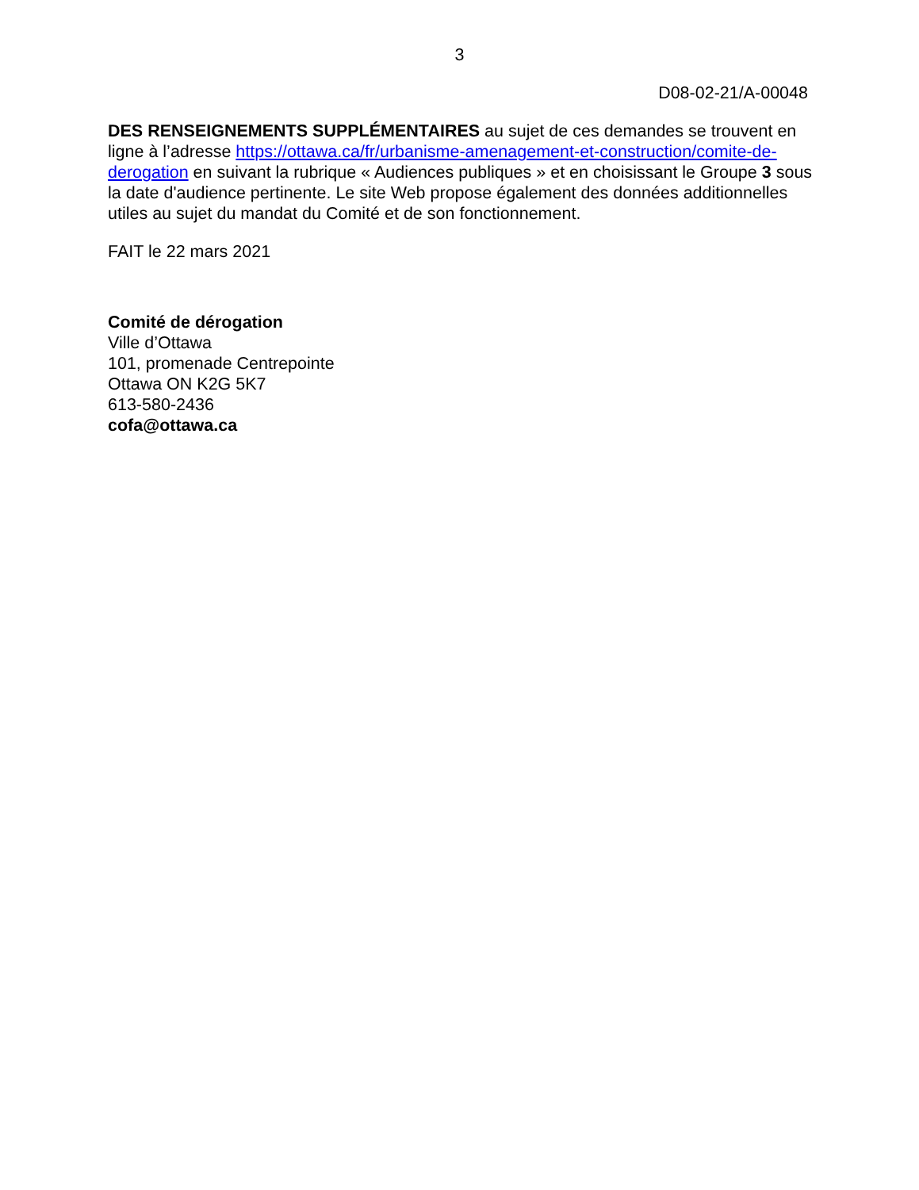3
D08-02-21/A-00048
DES RENSEIGNEMENTS SUPPLÉMENTAIRES au sujet de ces demandes se trouvent en ligne à l’adresse https://ottawa.ca/fr/urbanisme-amenagement-et-construction/comite-de-derogation en suivant la rubrique « Audiences publiques » et en choisissant le Groupe 3 sous la date d'audience pertinente. Le site Web propose également des données additionnelles utiles au sujet du mandat du Comité et de son fonctionnement.
FAIT le 22 mars 2021
Comité de dérogation
Ville d’Ottawa
101, promenade Centrepointe
Ottawa ON K2G 5K7
613-580-2436
cofa@ottawa.ca